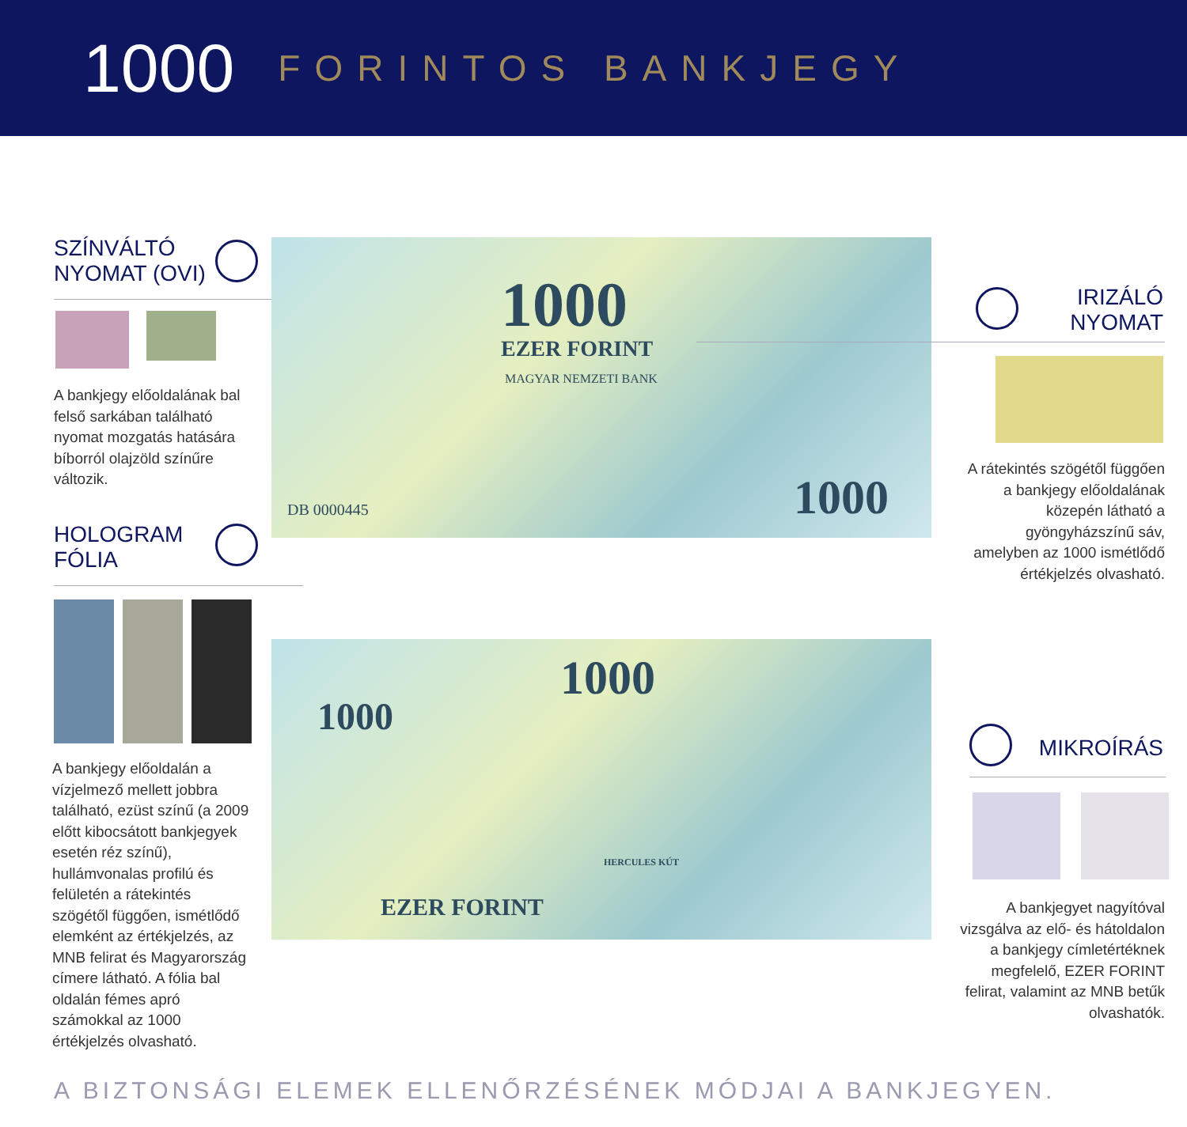1000 FORINTOS BANKJEGY
SZÍNVÁLTÓ
NYOMAT (OVI)
A bankjegy előoldalának bal felső sarkában található nyomat mozgatás hatására bíborról olajzöld színűre változik.
HOLOGRAM
FÓLIA
A bankjegy előoldalán a vízjelmező mellett jobbra található, ezüst színű (a 2009 előtt kibocsátott bankjegyek esetén réz színű), hullámvonalas profilú és felületén a rátekintés szögétől függően, ismétlődő elemként az értékjelzés, az MNB felirat és Magyarország címere látható. A fólia bal oldalán fémes apró számokkal az 1000 értékjelzés olvasható.
1000
EZER FORINT
MAGYAR NEMZETI BANK
DB 0000445 1000
IRIZÁLÓ
NYOMAT
A rátekintés szögétől függően a bankjegy előoldalának közepén látható a gyöngyházszínű sáv, amelyben az 1000 ismétlődő értékjelzés olvasható.
1000
1000
HERCULES KÚT
EZER FORINT
MIKROÍRÁS
A bankjegyet nagyítóval vizsgálva az elő- és hátoldalon a bankjegy címletértéknek megfelelő, EZER FORINT felirat, valamint az MNB betűk olvashatók.
A BIZTONSÁGI ELEMEK ELLENŐRZÉSÉNEK MÓDJAI A BANKJEGYEN.